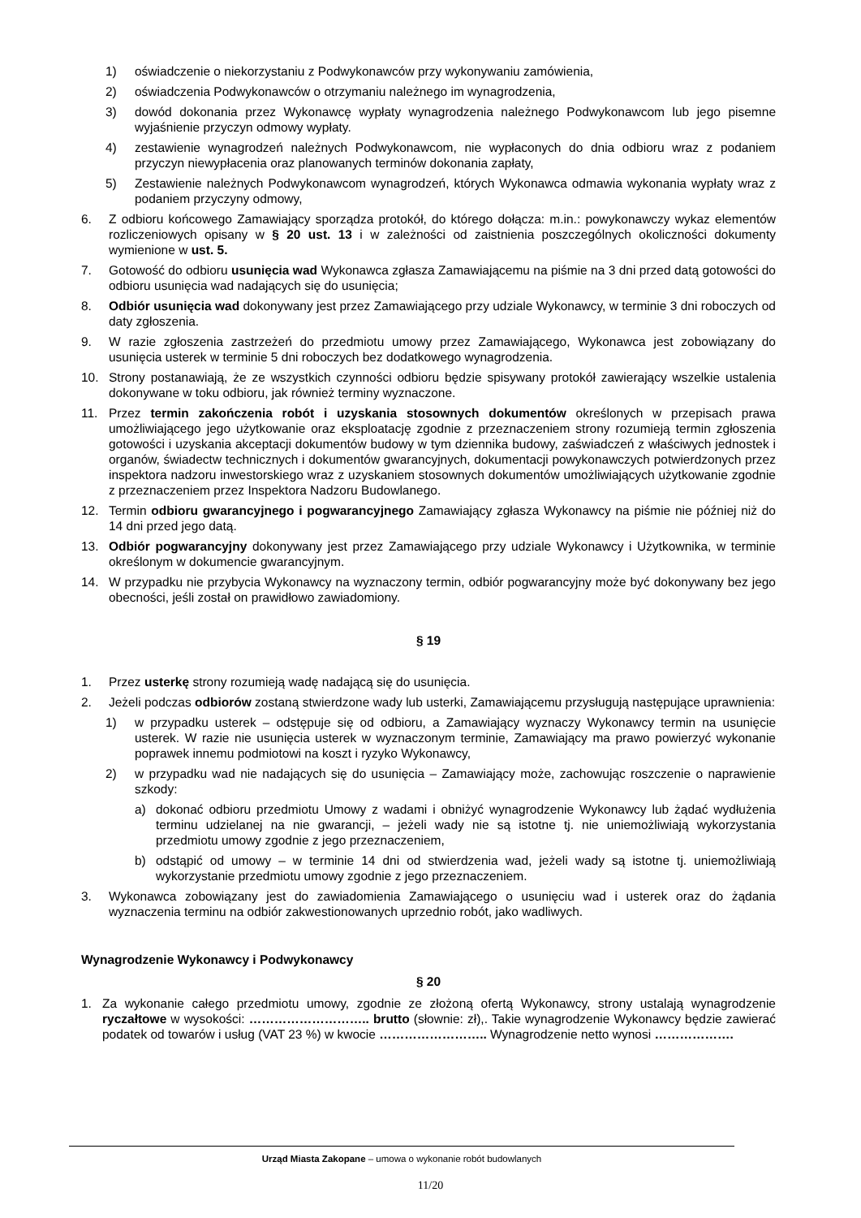1) oświadczenie o niekorzystaniu z Podwykonawców przy wykonywaniu zamówienia,
2) oświadczenia Podwykonawców o otrzymaniu należnego im wynagrodzenia,
3) dowód dokonania przez Wykonawcę wypłaty wynagrodzenia należnego Podwykonawcom lub jego pisemne wyjaśnienie przyczyn odmowy wypłaty.
4) zestawienie wynagrodzeń należnych Podwykonawcom, nie wypłaconych do dnia odbioru wraz z podaniem przyczyn niewypłacenia oraz planowanych terminów dokonania zapłaty,
5) Zestawienie należnych Podwykonawcom wynagrodzeń, których Wykonawca odmawia wykonania wypłaty wraz z podaniem przyczyny odmowy,
6. Z odbioru końcowego Zamawiający sporządza protokół, do którego dołącza: m.in.: powykonawczy wykaz elementów rozliczeniowych opisany w § 20 ust. 13 i w zależności od zaistnienia poszczególnych okoliczności dokumenty wymienione w ust. 5.
7. Gotowość do odbioru usunięcia wad Wykonawca zgłasza Zamawiającemu na piśmie na 3 dni przed datą gotowości do odbioru usunięcia wad nadających się do usunięcia;
8. Odbiór usunięcia wad dokonywany jest przez Zamawiającego przy udziale Wykonawcy, w terminie 3 dni roboczych od daty zgłoszenia.
9. W razie zgłoszenia zastrzeżeń do przedmiotu umowy przez Zamawiającego, Wykonawca jest zobowiązany do usunięcia usterek w terminie 5 dni roboczych bez dodatkowego wynagrodzenia.
10. Strony postanawiają, że ze wszystkich czynności odbioru będzie spisywany protokół zawierający wszelkie ustalenia dokonywane w toku odbioru, jak również terminy wyznaczone.
11. Przez termin zakończenia robót i uzyskania stosownych dokumentów określonych w przepisach prawa umożliwiającego jego użytkowanie oraz eksploatację zgodnie z przeznaczeniem strony rozumieją termin zgłoszenia gotowości i uzyskania akceptacji dokumentów budowy w tym dziennika budowy, zaświadczeń z właściwych jednostek i organów, świadectw technicznych i dokumentów gwarancyjnych, dokumentacji powykonawczych potwierdzonych przez inspektora nadzoru inwestorskiego wraz z uzyskaniem stosownych dokumentów umożliwiających użytkowanie zgodnie z przeznaczeniem przez Inspektora Nadzoru Budowlanego.
12. Termin odbioru gwarancyjnego i pogwarancyjnego Zamawiający zgłasza Wykonawcy na piśmie nie później niż do 14 dni przed jego datą.
13. Odbiór pogwarancyjny dokonywany jest przez Zamawiającego przy udziale Wykonawcy i Użytkownika, w terminie określonym w dokumencie gwarancyjnym.
14. W przypadku nie przybycia Wykonawcy na wyznaczony termin, odbiór pogwarancyjny może być dokonywany bez jego obecności, jeśli został on prawidłowo zawiadomiony.
§ 19
1. Przez usterkę strony rozumieją wadę nadającą się do usunięcia.
2. Jeżeli podczas odbiorów zostaną stwierdzone wady lub usterki, Zamawiającemu przysługują następujące uprawnienia:
1) w przypadku usterek – odstępuje się od odbioru, a Zamawiający wyznaczy Wykonawcy termin na usunięcie usterek. W razie nie usunięcia usterek w wyznaczonym terminie, Zamawiający ma prawo powierzyć wykonanie poprawek innemu podmiotowi na koszt i ryzyko Wykonawcy,
2) w przypadku wad nie nadających się do usunięcia – Zamawiający może, zachowując roszczenie o naprawienie szkody:
a) dokonać odbioru przedmiotu Umowy z wadami i obniżyć wynagrodzenie Wykonawcy lub żądać wydłużenia terminu udzielanej na nie gwarancji, – jeżeli wady nie są istotne tj. nie uniemożliwiają wykorzystania przedmiotu umowy zgodnie z jego przeznaczeniem,
b) odstąpić od umowy – w terminie 14 dni od stwierdzenia wad, jeżeli wady są istotne tj. uniemożliwiają wykorzystanie przedmiotu umowy zgodnie z jego przeznaczeniem.
3. Wykonawca zobowiązany jest do zawiadomienia Zamawiającego o usunięciu wad i usterek oraz do żądania wyznaczenia terminu na odbiór zakwestionowanych uprzednio robót, jako wadliwych.
Wynagrodzenie Wykonawcy i Podwykonawcy
§ 20
1. Za wykonanie całego przedmiotu umowy, zgodnie ze złożoną ofertą Wykonawcy, strony ustalają wynagrodzenie ryczałtowe w wysokości: ……………………….. brutto (słownie: zł),. Takie wynagrodzenie Wykonawcy będzie zawierać podatek od towarów i usług (VAT 23 %) w kwocie …………………….. Wynagrodzenie netto wynosi ……………….
Urząd Miasta Zakopane – umowa o wykonanie robót budowlanych
11/20